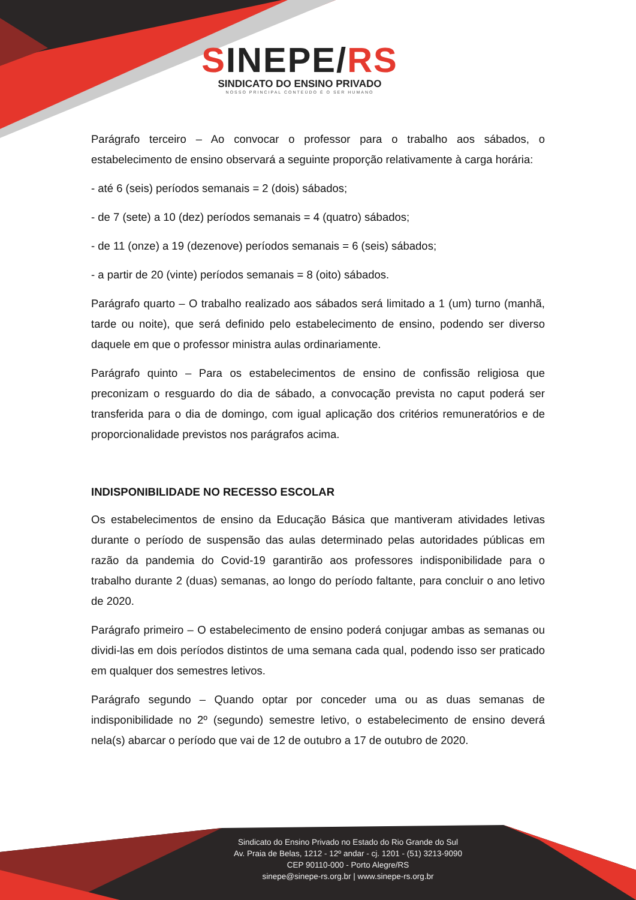SINEPE/RS
SINDICATO DO ENSINO PRIVADO
NOSSO PRINCIPAL CONTEÚDO É O SER HUMANO
Parágrafo terceiro – Ao convocar o professor para o trabalho aos sábados, o estabelecimento de ensino observará a seguinte proporção relativamente à carga horária:
- até 6 (seis) períodos semanais = 2 (dois) sábados;
- de 7 (sete) a 10 (dez) períodos semanais = 4 (quatro) sábados;
- de 11 (onze) a 19 (dezenove) períodos semanais = 6 (seis) sábados;
- a partir de 20 (vinte) períodos semanais = 8 (oito) sábados.
Parágrafo quarto – O trabalho realizado aos sábados será limitado a 1 (um) turno (manhã, tarde ou noite), que será definido pelo estabelecimento de ensino, podendo ser diverso daquele em que o professor ministra aulas ordinariamente.
Parágrafo quinto – Para os estabelecimentos de ensino de confissão religiosa que preconizam o resguardo do dia de sábado, a convocação prevista no caput poderá ser transferida para o dia de domingo, com igual aplicação dos critérios remuneratórios e de proporcionalidade previstos nos parágrafos acima.
INDISPONIBILIDADE NO RECESSO ESCOLAR
Os estabelecimentos de ensino da Educação Básica que mantiveram atividades letivas durante o período de suspensão das aulas determinado pelas autoridades públicas em razão da pandemia do Covid-19 garantirão aos professores indisponibilidade para o trabalho durante 2 (duas) semanas, ao longo do período faltante, para concluir o ano letivo de 2020.
Parágrafo primeiro – O estabelecimento de ensino poderá conjugar ambas as semanas ou dividi-las em dois períodos distintos de uma semana cada qual, podendo isso ser praticado em qualquer dos semestres letivos.
Parágrafo segundo – Quando optar por conceder uma ou as duas semanas de indisponibilidade no 2º (segundo) semestre letivo, o estabelecimento de ensino deverá nela(s) abarcar o período que vai de 12 de outubro a 17 de outubro de 2020.
Sindicato do Ensino Privado no Estado do Rio Grande do Sul
Av. Praia de Belas, 1212 - 12º andar - cj. 1201 - (51) 3213-9090
CEP 90110-000 - Porto Alegre/RS
sinepe@sinepe-rs.org.br | www.sinepe-rs.org.br